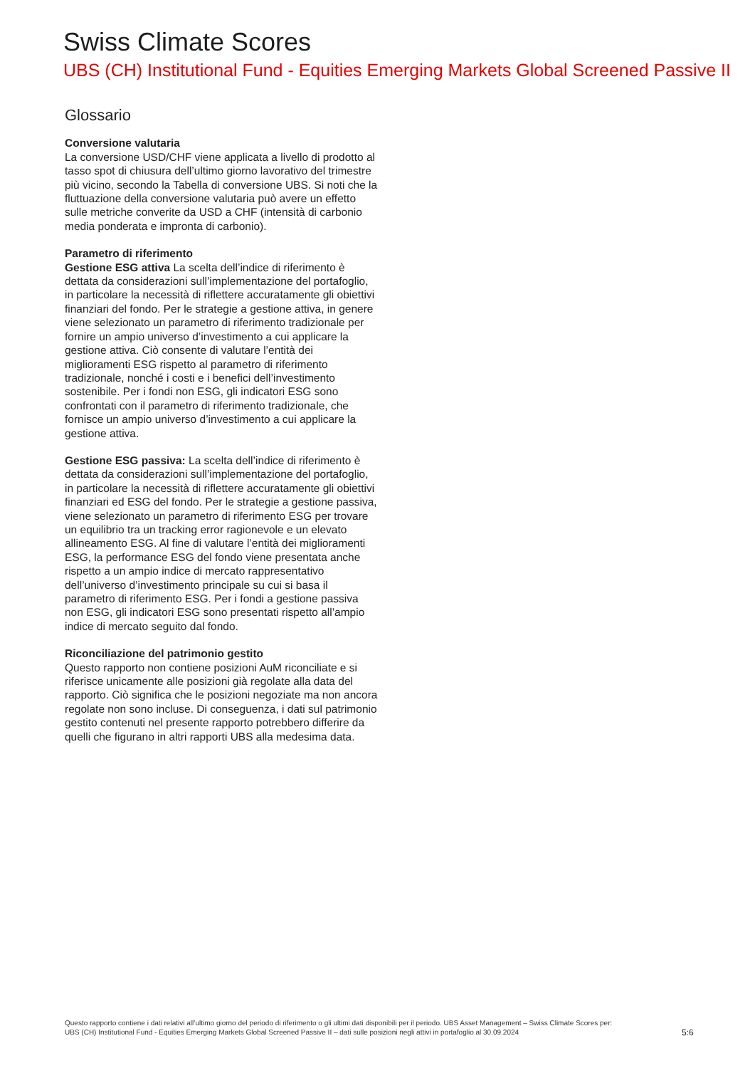Swiss Climate Scores
UBS (CH) Institutional Fund - Equities Emerging Markets Global Screened Passive II
Glossario
Conversione valutaria
La conversione USD/CHF viene applicata a livello di prodotto al tasso spot di chiusura dell’ultimo giorno lavorativo del trimestre più vicino, secondo la Tabella di conversione UBS. Si noti che la fluttuazione della conversione valutaria può avere un effetto sulle metriche converite da USD a CHF (intensità di carbonio media ponderata e impronta di carbonio).
Parametro di riferimento
Gestione ESG attiva La scelta dell’indice di riferimento è dettata da considerazioni sull’implementazione del portafoglio, in particolare la necessità di riflettere accuratamente gli obiettivi finanziari del fondo. Per le strategie a gestione attiva, in genere viene selezionato un parametro di riferimento tradizionale per fornire un ampio universo d’investimento a cui applicare la gestione attiva. Ciò consente di valutare l’entità dei miglioramenti ESG rispetto al parametro di riferimento tradizionale, nonché i costi e i benefici dell’investimento sostenibile. Per i fondi non ESG, gli indicatori ESG sono confrontati con il parametro di riferimento tradizionale, che fornisce un ampio universo d’investimento a cui applicare la gestione attiva.
Gestione ESG passiva: La scelta dell’indice di riferimento è dettata da considerazioni sull’implementazione del portafoglio, in particolare la necessità di riflettere accuratamente gli obiettivi finanziari ed ESG del fondo. Per le strategie a gestione passiva, viene selezionato un parametro di riferimento ESG per trovare un equilibrio tra un tracking error ragionevole e un elevato allineamento ESG. Al fine di valutare l’entità dei miglioramenti ESG, la performance ESG del fondo viene presentata anche rispetto a un ampio indice di mercato rappresentativo dell’universo d’investimento principale su cui si basa il parametro di riferimento ESG. Per i fondi a gestione passiva non ESG, gli indicatori ESG sono presentati rispetto all’ampio indice di mercato seguito dal fondo.
Riconciliazione del patrimonio gestito
Questo rapporto non contiene posizioni AuM riconciliate e si riferisce unicamente alle posizioni già regolate alla data del rapporto. Ciò significa che le posizioni negoziate ma non ancora regolate non sono incluse. Di conseguenza, i dati sul patrimonio gestito contenuti nel presente rapporto potrebbero differire da quelli che figurano in altri rapporti UBS alla medesima data.
Questo rapporto contiene i dati relativi all’ultimo giorno del periodo di riferimento o gli ultimi dati disponibili per il periodo. UBS Asset Management – Swiss Climate Scores per:
UBS (CH) Institutional Fund - Equities Emerging Markets Global Screened Passive II – dati sulle posizioni negli attivi in portafoglio al 30.09.2024
5:6